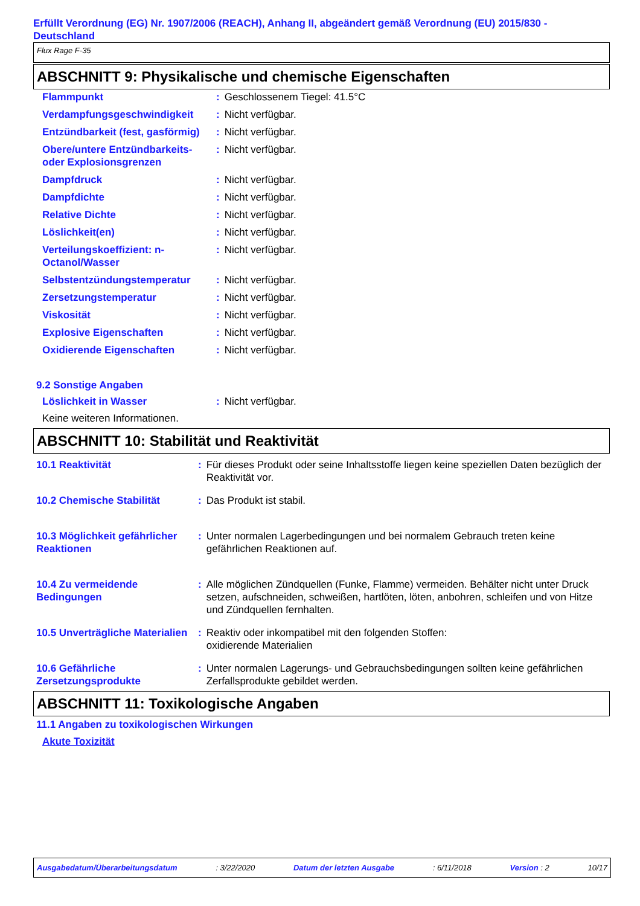Erfüllt Verordnung (EG) Nr. 1907/2006 (REACH), Anhang II, abgeändert gemäß Verordnung (EU) 2015/830 - Deutschland
Flux Rage F-35
ABSCHNITT 9: Physikalische und chemische Eigenschaften
| Flammpunkt | : | Geschlossenem Tiegel: 41.5°C |
| Verdampfungsgeschwindigkeit | : | Nicht verfügbar. |
| Entzündbarkeit (fest, gasförmig) | : | Nicht verfügbar. |
| Obere/untere Entzündbarkeits- oder Explosionsgrenzen | : | Nicht verfügbar. |
| Dampfdruck | : | Nicht verfügbar. |
| Dampfdichte | : | Nicht verfügbar. |
| Relative Dichte | : | Nicht verfügbar. |
| Löslichkeit(en) | : | Nicht verfügbar. |
| Verteilungskoeffizient: n-Octanol/Wasser | : | Nicht verfügbar. |
| Selbstentzündungstemperatur | : | Nicht verfügbar. |
| Zersetzungstemperatur | : | Nicht verfügbar. |
| Viskosität | : | Nicht verfügbar. |
| Explosive Eigenschaften | : | Nicht verfügbar. |
| Oxidierende Eigenschaften | : | Nicht verfügbar. |
9.2 Sonstige Angaben
| Löslichkeit in Wasser | : | Nicht verfügbar. |
Keine weiteren Informationen.
ABSCHNITT 10: Stabilität und Reaktivität
| 10.1 Reaktivität | : | Für dieses Produkt oder seine Inhaltsstoffe liegen keine speziellen Daten bezüglich der Reaktivität vor. |
| 10.2 Chemische Stabilität | : | Das Produkt ist stabil. |
| 10.3 Möglichkeit gefährlicher Reaktionen | : | Unter normalen Lagerbedingungen und bei normalem Gebrauch treten keine gefährlichen Reaktionen auf. |
| 10.4 Zu vermeidende Bedingungen | : | Alle möglichen Zündquellen (Funke, Flamme) vermeiden. Behälter nicht unter Druck setzen, aufschneiden, schweißen, hartlöten, löten, anbohren, schleifen und von Hitze und Zündquellen fernhalten. |
| 10.5 Unverträgliche Materialien | : | Reaktiv oder inkompatibel mit den folgenden Stoffen: oxidierende Materialien |
| 10.6 Gefährliche Zersetzungsprodukte | : | Unter normalen Lagerungs- und Gebrauchsbedingungen sollten keine gefährlichen Zerfallsprodukte gebildet werden. |
ABSCHNITT 11: Toxikologische Angaben
11.1 Angaben zu toxikologischen Wirkungen
Akute Toxizität
Ausgabedatum/Überarbeitungsdatum : 3/22/2020 Datum der letzten Ausgabe : 6/11/2018 Version : 2 10/17